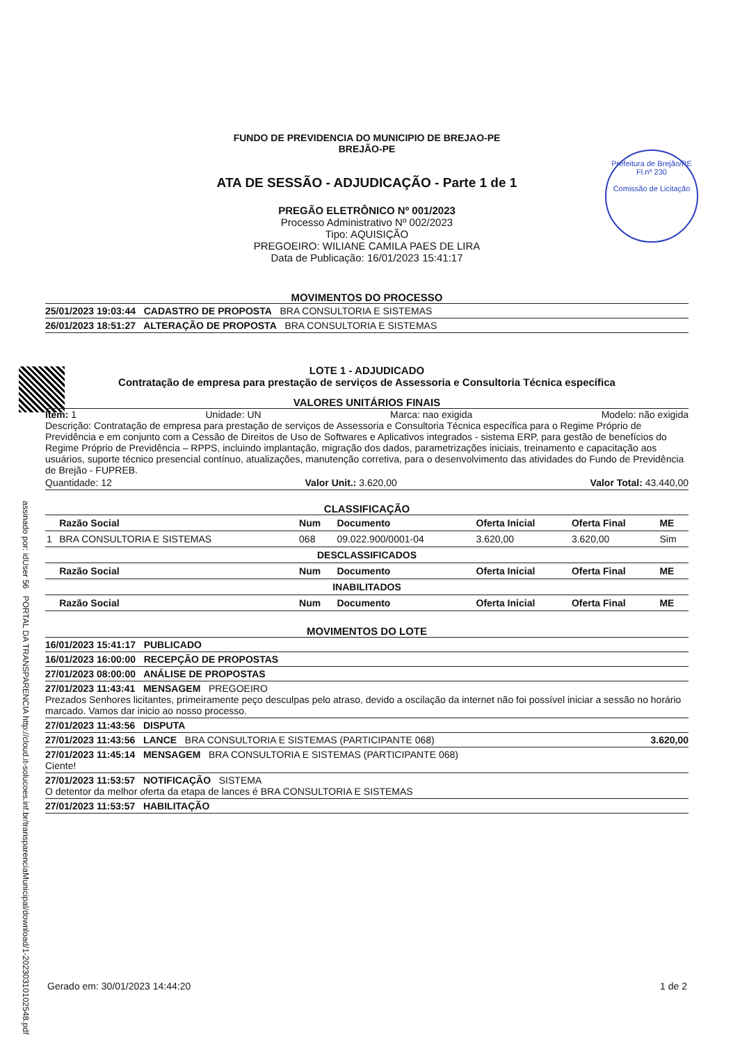Prefeitura de Brejão/PE
Fl.nº 230
Comissão de Licitação
assinado por: idUser 56 PORTAL DA TRANSPARENCIA http://cloud.it-solucoes.inf.br/transparenciaMunicipal/download/1-20230310102548.pdf
FUNDO DE PREVIDENCIA DO MUNICIPIO DE BREJAO-PE
BREJÃO-PE
ATA DE SESSÃO - ADJUDICAÇÃO - Parte 1 de 1
PREGÃO ELETRÔNICO Nº 001/2023
Processo Administrativo Nº 002/2023
Tipo: AQUISIÇÃO
PREGOEIRO: WILIANE CAMILA PAES DE LIRA
Data de Publicação: 16/01/2023 15:41:17
MOVIMENTOS DO PROCESSO
25/01/2023 19:03:44 CADASTRO DE PROPOSTA BRA CONSULTORIA E SISTEMAS
26/01/2023 18:51:27 ALTERAÇÃO DE PROPOSTA BRA CONSULTORIA E SISTEMAS
LOTE 1 - ADJUDICADO
Contratação de empresa para prestação de serviços de Assessoria e Consultoria Técnica específica
VALORES UNITÁRIOS FINAIS
Item: 1 Unidade: UN Marca: nao exigida Modelo: não exigida
Descrição: Contratação de empresa para prestação de serviços de Assessoria e Consultoria Técnica específica para o Regime Próprio de Previdência e em conjunto com a Cessão de Direitos de Uso de Softwares e Aplicativos integrados - sistema ERP, para gestão de benefícios do Regime Próprio de Previdência – RPPS, incluindo implantação, migração dos dados, parametrizações iniciais, treinamento e capacitação aos usuários, suporte técnico presencial contínuo, atualizações, manutenção corretiva, para o desenvolvimento das atividades do Fundo de Previdência de Brejão - FUPREB.
Quantidade: 12 Valor Unit.: 3.620,00 Valor Total: 43.440,00
CLASSIFICAÇÃO
| | Razão Social | Num | Documento | Oferta Inicial | Oferta Final | ME |
| --- | --- | --- | --- | --- | --- | --- |
| 1 | BRA CONSULTORIA E SISTEMAS | 068 | 09.022.900/0001-04 | 3.620,00 | 3.620,00 | Sim |
| DESCLASSIFICADOS | | | | | | |
| | Razão Social | Num | Documento | Oferta Inicial | Oferta Final | ME |
| INABILITADOS | | | | | | |
| | Razão Social | Num | Documento | Oferta Inicial | Oferta Final | ME |
MOVIMENTOS DO LOTE
16/01/2023 15:41:17 PUBLICADO
16/01/2023 16:00:00 RECEPÇÃO DE PROPOSTAS
27/01/2023 08:00:00 ANÁLISE DE PROPOSTAS
27/01/2023 11:43:41 MENSAGEM PREGOEIRO
Prezados Senhores licitantes, primeiramente peço desculpas pelo atraso, devido a oscilação da internet não foi possível iniciar a sessão no horário marcado. Vamos dar inicio ao nosso processo.
27/01/2023 11:43:56 DISPUTA
27/01/2023 11:43:56 LANCE BRA CONSULTORIA E SISTEMAS (PARTICIPANTE 068) 3.620,00
27/01/2023 11:45:14 MENSAGEM BRA CONSULTORIA E SISTEMAS (PARTICIPANTE 068)
Ciente!
27/01/2023 11:53:57 NOTIFICAÇÃO SISTEMA
O detentor da melhor oferta da etapa de lances é BRA CONSULTORIA E SISTEMAS
27/01/2023 11:53:57 HABILITAÇÃO
Gerado em: 30/01/2023 14:44:20 1 de 2